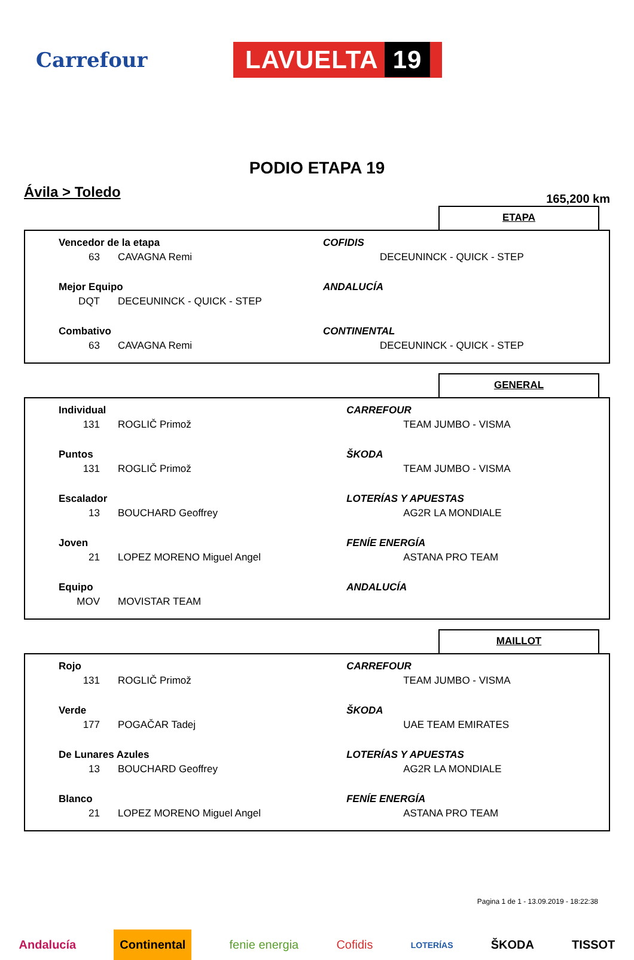Carrefour
LAVUELTA 19
PODIO ETAPA 19
Ávila > Toledo
165,200 km
ETAPA
| Vencedor de la etapa | | COFIDIS |
| 63 | CAVAGNA Remi | DECEUNINCK - QUICK - STEP |
| Mejor Equipo | | ANDALUCÍA |
| DQT | DECEUNINCK - QUICK - STEP | |
| Combativo | | CONTINENTAL |
| 63 | CAVAGNA Remi | DECEUNINCK - QUICK - STEP |
GENERAL
| Individual | | CARREFOUR |
| 131 | ROGLIČ Primož | TEAM JUMBO - VISMA |
| Puntos | | ŠKODA |
| 131 | ROGLIČ Primož | TEAM JUMBO - VISMA |
| Escalador | | LOTERÍAS Y APUESTAS |
| 13 | BOUCHARD Geoffrey | AG2R LA MONDIALE |
| Joven | | FENÍE ENERGÍA |
| 21 | LOPEZ MORENO Miguel Angel | ASTANA PRO TEAM |
| Equipo | | ANDALUCÍA |
| MOV | MOVISTAR TEAM | |
MAILLOT
| Rojo | | CARREFOUR |
| 131 | ROGLIČ Primož | TEAM JUMBO - VISMA |
| Verde | | ŠKODA |
| 177 | POGAČAR Tadej | UAE TEAM EMIRATES |
| De Lunares Azules | | LOTERÍAS Y APUESTAS |
| 13 | BOUCHARD Geoffrey | AG2R LA MONDIALE |
| Blanco | | FENÍE ENERGÍA |
| 21 | LOPEZ MORENO Miguel Angel | ASTANA PRO TEAM |
Pagina 1 de 1 - 13.09.2019 - 18:22:38
Andalucía Continental fenie energia Cofidis LOTERÍAS ŠKODA TISSOT